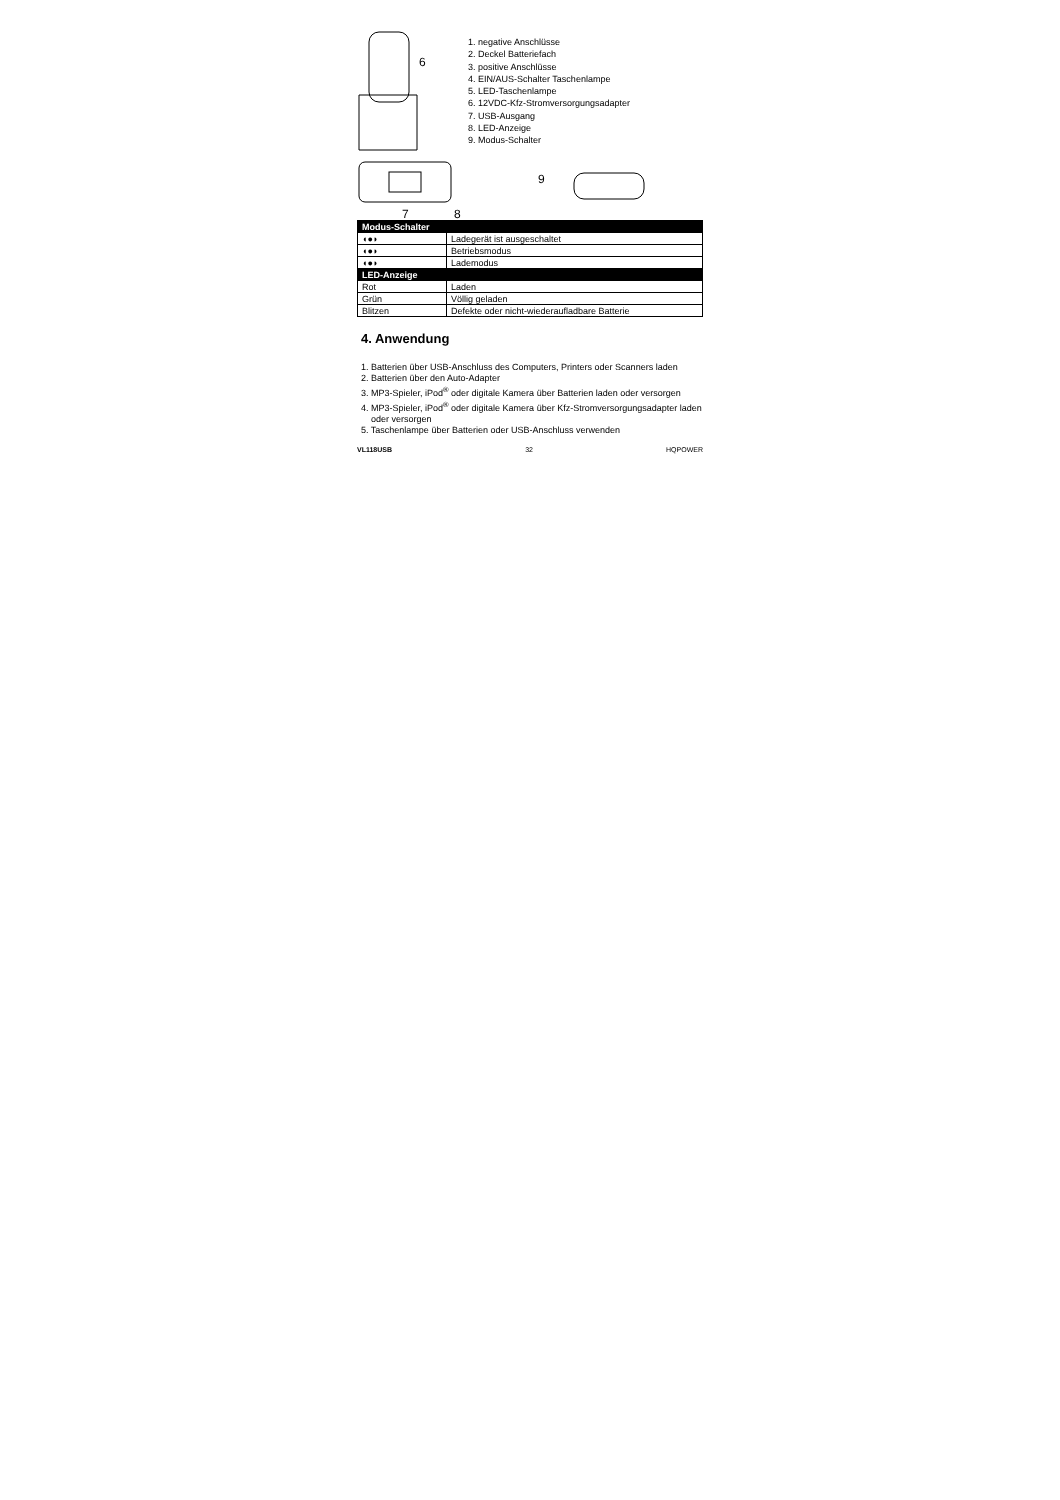6
7
8
1. negative Anschlüsse
2. Deckel Batteriefach
3. positive Anschlüsse
4. EIN/AUS-Schalter Taschenlampe
5. LED-Taschenlampe
6. 12VDC-Kfz-Stromversorgungsadapter
7. USB-Ausgang
8. LED-Anzeige
9. Modus-Schalter
9
| Modus-Schalter | |
| ◖●◗ | Ladegerät ist ausgeschaltet |
| ◖●◗ | Betriebsmodus |
| ◖●◗ | Lademodus |
| LED-Anzeige | |
| Rot | Laden |
| Grün | Völlig geladen |
| Blitzen | Defekte oder nicht-wiederaufladbare Batterie |
4. Anwendung
1. Batterien über USB-Anschluss des Computers, Printers oder Scanners laden
2. Batterien über den Auto-Adapter
3. MP3-Spieler, iPod<sup>®</sup> oder digitale Kamera über Batterien laden oder versorgen
4. MP3-Spieler, iPod<sup>®</sup> oder digitale Kamera über Kfz-Stromversorgungsadapter laden
oder versorgen
5. Taschenlampe über Batterien oder USB-Anschluss verwenden
VL118USB 32 HQPOWER